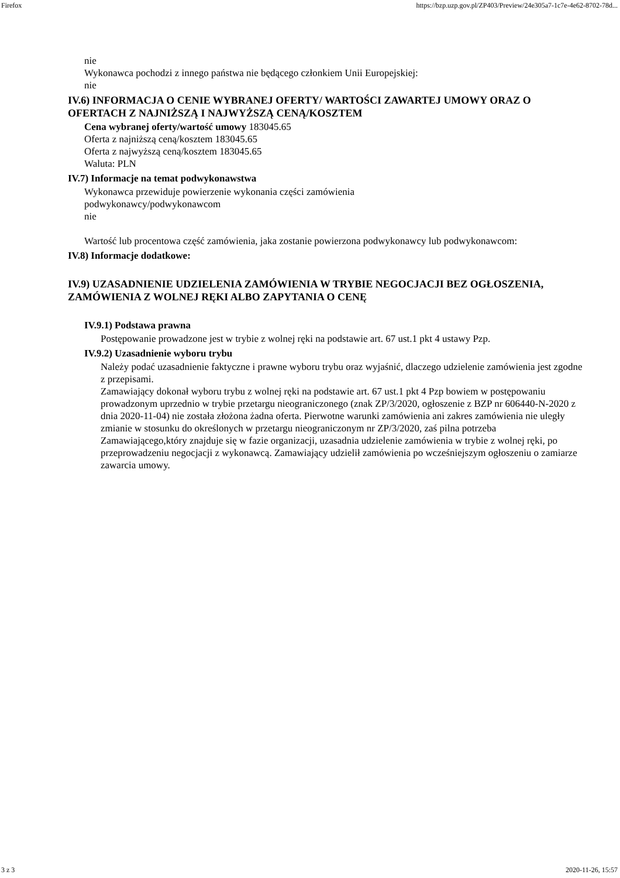Firefox https://bzp.uzp.gov.pl/ZP403/Preview/24e305a7-1c7e-4e62-8702-78d...
nie
Wykonawca pochodzi z innego państwa nie będącego członkiem Unii Europejskiej:
nie
IV.6) INFORMACJA O CENIE WYBRANEJ OFERTY/ WARTOŚCI ZAWARTEJ UMOWY ORAZ O OFERTACH Z NAJNIŻSZĄ I NAJWYŻSZĄ CENĄ/KOSZTEM
Cena wybranej oferty/wartość umowy 183045.65
Oferta z najniższą ceną/kosztem 183045.65
Oferta z najwyższą ceną/kosztem 183045.65
Waluta: PLN
IV.7) Informacje na temat podwykonawstwa
Wykonawca przewiduje powierzenie wykonania części zamówienia
podwykonawcy/podwykonawcom
nie
Wartość lub procentowa część zamówienia, jaka zostanie powierzona podwykonawcy lub podwykonawcom:
IV.8) Informacje dodatkowe:
IV.9) UZASADNIENIE UDZIELENIA ZAMÓWIENIA W TRYBIE NEGOCJACJI BEZ OGŁOSZENIA, ZAMÓWIENIA Z WOLNEJ RĘKI ALBO ZAPYTANIA O CENĘ
IV.9.1) Podstawa prawna
Postępowanie prowadzone jest w trybie z wolnej ręki na podstawie art. 67 ust.1 pkt 4 ustawy Pzp.
IV.9.2) Uzasadnienie wyboru trybu
Należy podać uzasadnienie faktyczne i prawne wyboru trybu oraz wyjaśnić, dlaczego udzielenie zamówienia jest zgodne z przepisami.
Zamawiający dokonał wyboru trybu z wolnej ręki na podstawie art. 67 ust.1 pkt 4 Pzp bowiem w postępowaniu prowadzonym uprzednio w trybie przetargu nieograniczonego (znak ZP/3/2020, ogłoszenie z BZP nr 606440-N-2020 z dnia 2020-11-04) nie została złożona żadna oferta. Pierwotne warunki zamówienia ani zakres zamówienia nie uległy zmianie w stosunku do określonych w przetargu nieograniczonym nr ZP/3/2020, zaś pilna potrzeba Zamawiającego,który znajduje się w fazie organizacji, uzasadnia udzielenie zamówienia w trybie z wolnej ręki, po przeprowadzeniu negocjacji z wykonawcą. Zamawiający udzielił zamówienia po wcześniejszym ogłoszeniu o zamiarze zawarcia umowy.
3 z 3 2020-11-26, 15:57